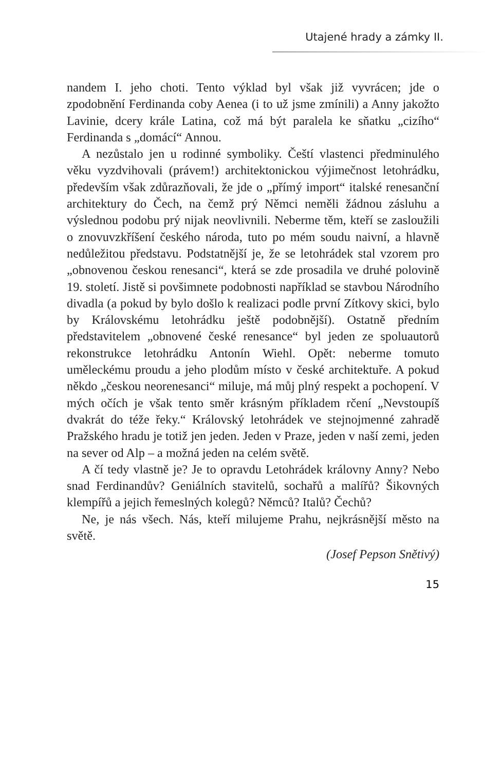Utajené hrady a zámky II.
nandem I. jeho choti. Tento výklad byl však již vyvrácen; jde o zpodobnění Ferdinanda coby Aenea (i to už jsme zmínili) a Anny jakožto Lavinie, dcery krále Latina, což má být paralela ke sňatku „cizího“ Ferdinanda s „domácí“ Annou.
A nezůstalo jen u rodinné symboliky. Čeští vlastenci předminulého věku vyzdvihovali (právem!) architektonickou výjimečnost letohrádku, především však zdůrazňovali, že jde o „přímý import“ italské renesanční architektury do Čech, na čemž prý Němci neměli žádnou zásluhu a výslednou podobu prý nijak neovlivnili. Neberme těm, kteří se zasloužili o znovuvzkříšení českého národa, tuto po mém soudu naivní, a hlavně nedůležitou představu. Podstatnější je, že se letohrádek stal vzorem pro „obnovenou českou renesanci“, která se zde prosadila ve druhé polovině 19. století. Jistě si povšimnete podobnosti například se stavbou Národního divadla (a pokud by bylo došlo k realizaci podle první Zítkovy skici, bylo by Královskému letohrádku ještě podobnější). Ostatně předním představitelem „obnovené české renesance“ byl jeden ze spoluautorů rekonstrukce letohrádku Antonín Wiehl. Opět: neberme tomuto uměleckému proudu a jeho plodům místo v české architektuře. A pokud někdo „českou neorenesanci“ miluje, má můj plný respekt a pochopení. V mých očích je však tento směr krásným příkladem rčení „Nevstoupíš dvakrát do téže řeky.“ Královský letohrádek ve stejnojmenné zahradě Pražského hradu je totiž jen jeden. Jeden v Praze, jeden v naší zemi, jeden na sever od Alp – a možná jeden na celém světě.
A čí tedy vlastně je? Je to opravdu Letohrádek královny Anny? Nebo snad Ferdinandův? Geniálních stavitelů, sochařů a malířů? Šikovných klempířů a jejich řemeslných kolegů? Němců? Italů? Čechů?
Ne, je nás všech. Nás, kteří milujeme Prahu, nejkrásnější město na světě.
(Josef Pepson Snětivý)
15